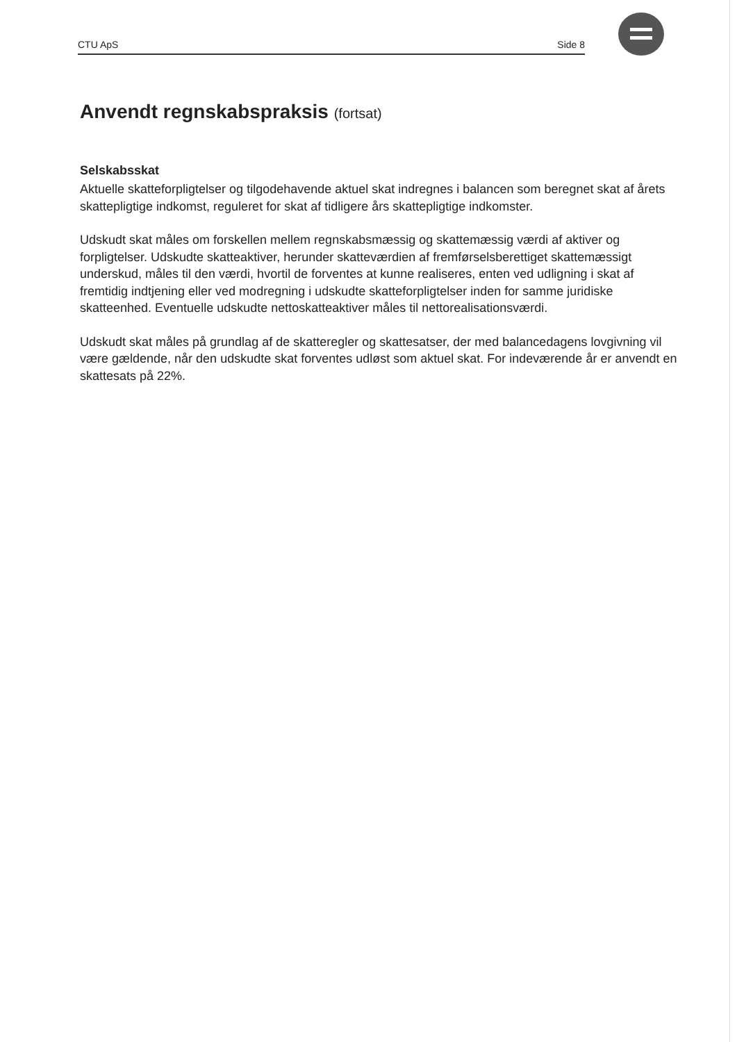CTU ApS Side 8
Anvendt regnskabspraksis (fortsat)
Selskabsskat
Aktuelle skatteforpligtelser og tilgodehavende aktuel skat indregnes i balancen som beregnet skat af årets skattepligtige indkomst, reguleret for skat af tidligere års skattepligtige indkomster.
Udskudt skat måles om forskellen mellem regnskabsmæssig og skattemæssig værdi af aktiver og forpligtelser. Udskudte skatteaktiver, herunder skatteværdien af fremførselsberettiget skattemæssigt underskud, måles til den værdi, hvortil de forventes at kunne realiseres, enten ved udligning i skat af fremtidig indtjening eller ved modregning i udskudte skatteforpligtelser inden for samme juridiske skatteenhed. Eventuelle udskudte nettoskatteaktiver måles til nettorealisationsværdi.
Udskudt skat måles på grundlag af de skatteregler og skattesatser, der med balancedagens lovgivning vil være gældende, når den udskudte skat forventes udløst som aktuel skat. For indeværende år er anvendt en skattesats på 22%.